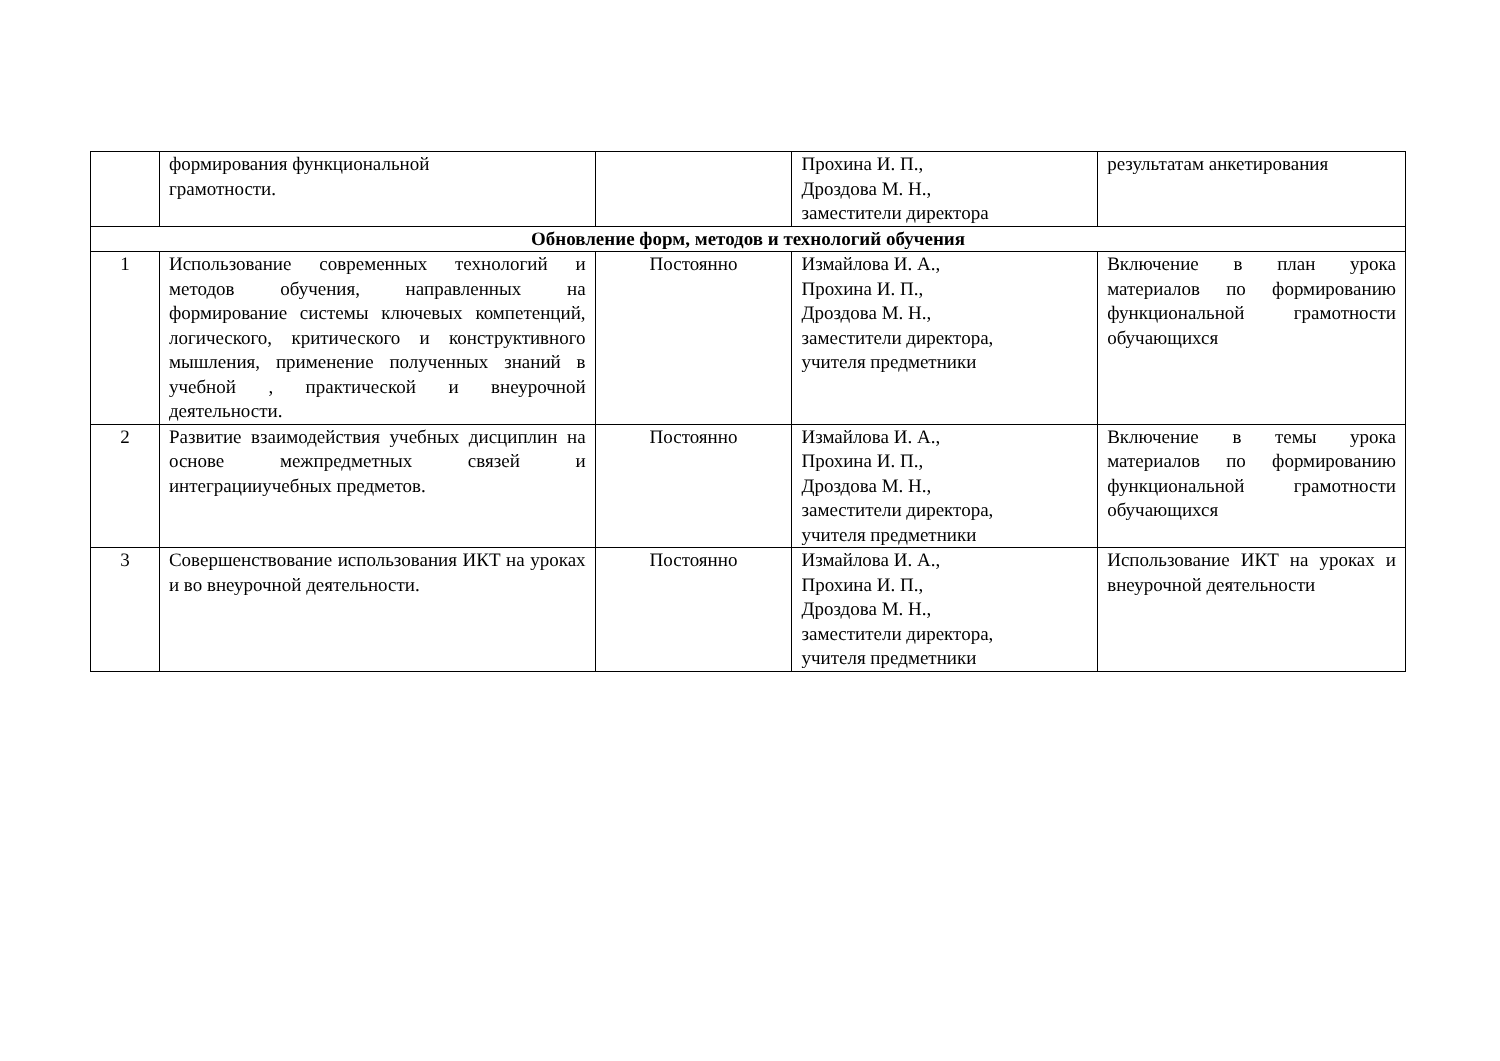| | формирования функциональной грамотности. | | Прохина И. П., Дроздова М. Н., заместители директора | результатам анкетирования |
| Обновление форм, методов и технологий обучения | | | | |
| 1 | Использование современных технологий и методов обучения, направленных на формирование системы ключевых компетенций, логического, критического и конструктивного мышления, применение полученных знаний в учебной , практической и внеурочной деятельности. | Постоянно | Измайлова И. А., Прохина И. П., Дроздова М. Н., заместители директора, учителя предметники | Включение в план урока материалов по формированию функциональной грамотности обучающихся |
| 2 | Развитие взаимодействия учебных дисциплин на основе межпредметных связей и интеграцииучебных предметов. | Постоянно | Измайлова И. А., Прохина И. П., Дроздова М. Н., заместители директора, учителя предметники | Включение в темы урока материалов по формированию функциональной грамотности обучающихся |
| 3 | Совершенствование использования ИКТ на уроках и во внеурочной деятельности. | Постоянно | Измайлова И. А., Прохина И. П., Дроздова М. Н., заместители директора, учителя предметники | Использование ИКТ на уроках и внеурочной деятельности |